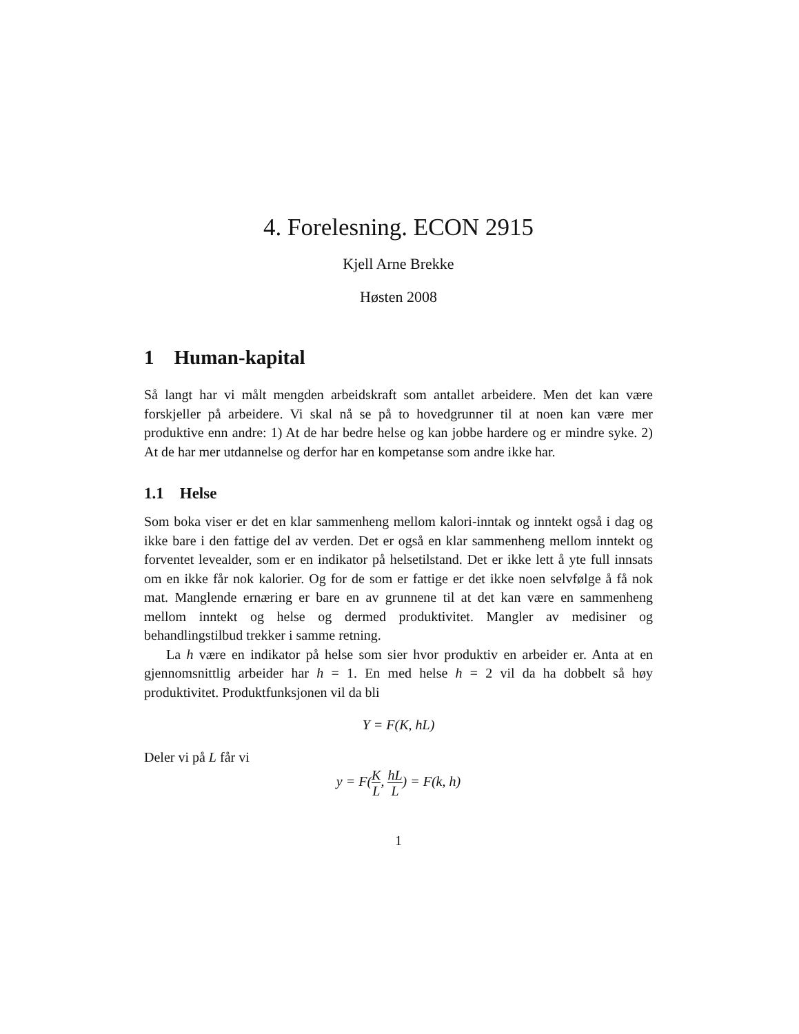4. Forelesning. ECON 2915
Kjell Arne Brekke
Høsten 2008
1 Human-kapital
Så langt har vi målt mengden arbeidskraft som antallet arbeidere. Men det kan være forskjeller på arbeidere. Vi skal nå se på to hovedgrunner til at noen kan være mer produktive enn andre: 1) At de har bedre helse og kan jobbe hardere og er mindre syke. 2) At de har mer utdannelse og derfor har en kompetanse som andre ikke har.
1.1 Helse
Som boka viser er det en klar sammenheng mellom kalori-inntak og inntekt også i dag og ikke bare i den fattige del av verden. Det er også en klar sammenheng mellom inntekt og forventet levealder, som er en indikator på helsetilstand. Det er ikke lett å yte full innsats om en ikke får nok kalorier. Og for de som er fattige er det ikke noen selvfølge å få nok mat. Manglende ernæring er bare en av grunnene til at det kan være en sammenheng mellom inntekt og helse og dermed produktivitet. Mangler av medisiner og behandlingstilbud trekker i samme retning.
La h være en indikator på helse som sier hvor produktiv en arbeider er. Anta at en gjennomsnittlig arbeider har h = 1. En med helse h = 2 vil da ha dobbelt så høy produktivitet. Produktfunksjonen vil da bli
Y = F(K, hL)
Deler vi på L får vi
y = F(K L, hL L) = F(k, h)
1